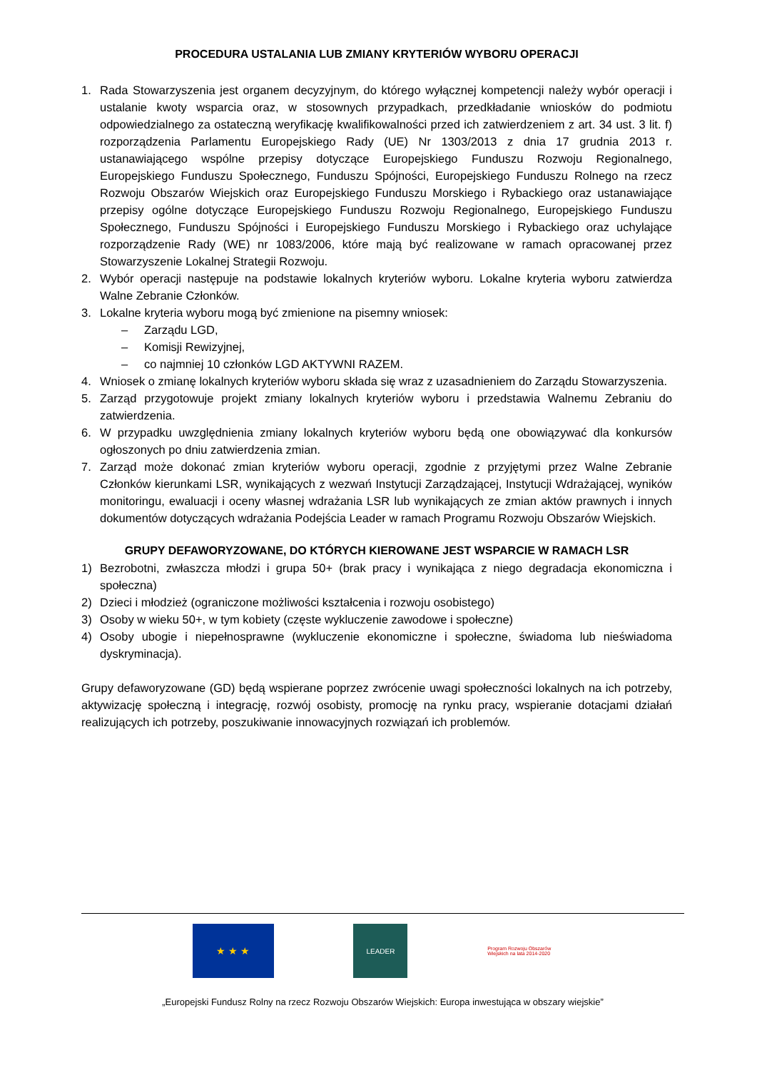PROCEDURA USTALANIA LUB ZMIANY KRYTERIÓW WYBORU OPERACJI
1. Rada Stowarzyszenia jest organem decyzyjnym, do którego wyłącznej kompetencji należy wybór operacji i ustalanie kwoty wsparcia oraz, w stosownych przypadkach, przedkładanie wniosków do podmiotu odpowiedzialnego za ostateczną weryfikację kwalifikowalności przed ich zatwierdzeniem z art. 34 ust. 3 lit. f) rozporządzenia Parlamentu Europejskiego Rady (UE) Nr 1303/2013 z dnia 17 grudnia 2013 r. ustanawiającego wspólne przepisy dotyczące Europejskiego Funduszu Rozwoju Regionalnego, Europejskiego Funduszu Społecznego, Funduszu Spójności, Europejskiego Funduszu Rolnego na rzecz Rozwoju Obszarów Wiejskich oraz Europejskiego Funduszu Morskiego i Rybackiego oraz ustanawiające przepisy ogólne dotyczące Europejskiego Funduszu Rozwoju Regionalnego, Europejskiego Funduszu Społecznego, Funduszu Spójności i Europejskiego Funduszu Morskiego i Rybackiego oraz uchylające rozporządzenie Rady (WE) nr 1083/2006, które mają być realizowane w ramach opracowanej przez Stowarzyszenie Lokalnej Strategii Rozwoju.
2. Wybór operacji następuje na podstawie lokalnych kryteriów wyboru. Lokalne kryteria wyboru zatwierdza Walne Zebranie Członków.
3. Lokalne kryteria wyboru mogą być zmienione na pisemny wniosek:
– Zarządu LGD,
– Komisji Rewizyjnej,
– co najmniej 10 członków LGD AKTYWNI RAZEM.
4. Wniosek o zmianę lokalnych kryteriów wyboru składa się wraz z uzasadnieniem do Zarządu Stowarzyszenia.
5. Zarząd przygotowuje projekt zmiany lokalnych kryteriów wyboru i przedstawia Walnemu Zebraniu do zatwierdzenia.
6. W przypadku uwzględnienia zmiany lokalnych kryteriów wyboru będą one obowiązywać dla konkursów ogłoszonych po dniu zatwierdzenia zmian.
7. Zarząd może dokonać zmian kryteriów wyboru operacji, zgodnie z przyjętymi przez Walne Zebranie Członków kierunkami LSR, wynikających z wezwań Instytucji Zarządzającej, Instytucji Wdrażającej, wyników monitoringu, ewaluacji i oceny własnej wdrażania LSR lub wynikających ze zmian aktów prawnych i innych dokumentów dotyczących wdrażania Podejścia Leader w ramach Programu Rozwoju Obszarów Wiejskich.
GRUPY DEFAWORYZOWANE, DO KTÓRYCH KIEROWANE JEST WSPARCIE W RAMACH LSR
1) Bezrobotni, zwłaszcza młodzi i grupa 50+ (brak pracy i wynikająca z niego degradacja ekonomiczna i społeczna)
2) Dzieci i młodzież (ograniczone możliwości kształcenia i rozwoju osobistego)
3) Osoby w wieku 50+, w tym kobiety (częste wykluczenie zawodowe i społeczne)
4) Osoby ubogie i niepełnosprawne (wykluczenie ekonomiczne i społeczne, świadoma lub nieświadoma dyskryminacja).
Grupy defaworyzowane (GD) będą wspierane poprzez zwrócenie uwagi społeczności lokalnych na ich potrzeby, aktywizację społeczną i integrację, rozwój osobisty, promocję na rynku pracy, wspieranie dotacjami działań realizujących ich potrzeby, poszukiwanie innowacyjnych rozwiązań ich problemów.
★ ★ ★
LEADER
Program Rozwoju Obszarów Wiejskich na lata 2014-2020
„Europejski Fundusz Rolny na rzecz Rozwoju Obszarów Wiejskich: Europa inwestująca w obszary wiejskie”